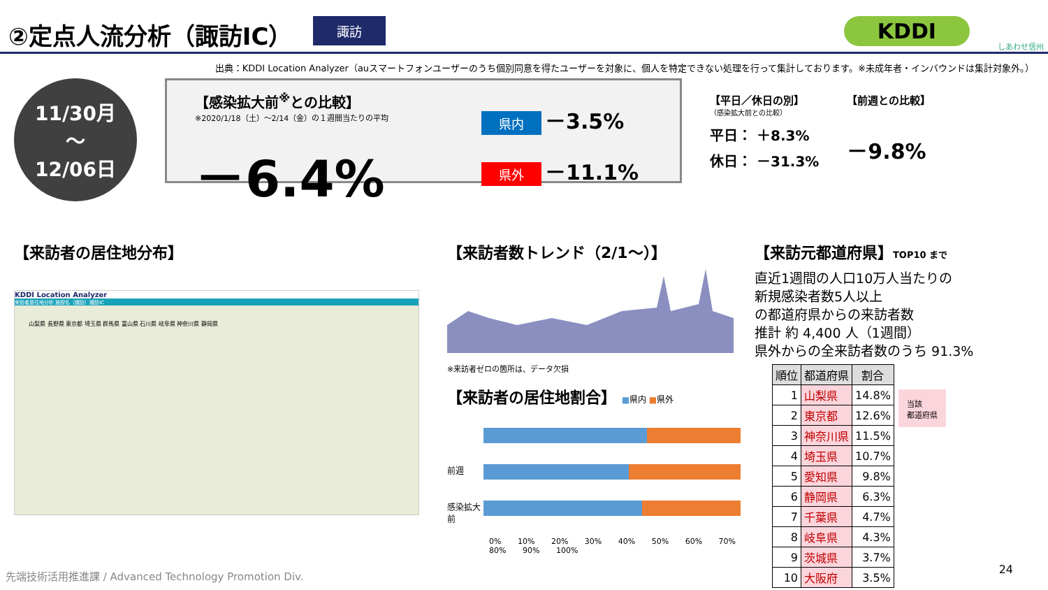②定点人流分析（諏訪IC）
諏訪 KDDI
しあわせ信州
出典：KDDI Location Analyzer（auスマートフォンユーザーのうち個別同意を得たユーザーを対象に、個人を特定できない処理を行って集計しております。※未成年者・インバウンドは集計対象外。）
11/30月
～
12/06日
【感染拡大前<sup>※</sup>との比較】
※2020/1/18（土）～2/14（金）の１週間当たりの平均
－6.4%
県内 －3.5%
県外 －11.1%
【平日／休日の別】
（感染拡大前との比較）
平日： ＋8.3%
休日： －31.3%
【前週との比較】
－9.8%
【来訪者の居住地分布】
KDDI Location Analyzer
来訪者居住地分析 施設名（諏訪）諏訪IC
山梨県 長野県 東京都 埼玉県 群馬県 富山県 石川県 岐阜県 神奈川県 静岡県
【来訪者数トレンド（2/1～）】
※来訪者ゼロの箇所は、データ欠損
【来訪者の居住地割合】 ■県内 ■県外
前週
感染拡大前
0% 10% 20% 30% 40% 50% 60% 70% 80% 90% 100%
【来訪元都道府県】TOP10 まで
直近1週間の人口10万人当たりの
新規感染者数5人以上
の都道府県からの来訪者数
推計 約 4,400 人（1週間）
県外からの全来訪者数のうち 91.3%
| 順位 | 都道府県 | 割合 |
| --- | --- | --- |
| 1 | 山梨県 | 14.8% |
| 2 | 東京都 | 12.6% |
| 3 | 神奈川県 | 11.5% |
| 4 | 埼玉県 | 10.7% |
| 5 | 愛知県 | 9.8% |
| 6 | 静岡県 | 6.3% |
| 7 | 千葉県 | 4.7% |
| 8 | 岐阜県 | 4.3% |
| 9 | 茨城県 | 3.7% |
| 10 | 大阪府 | 3.5% |
当該
都道府県
先端技術活用推進課 / Advanced Technology Promotion Div.
24